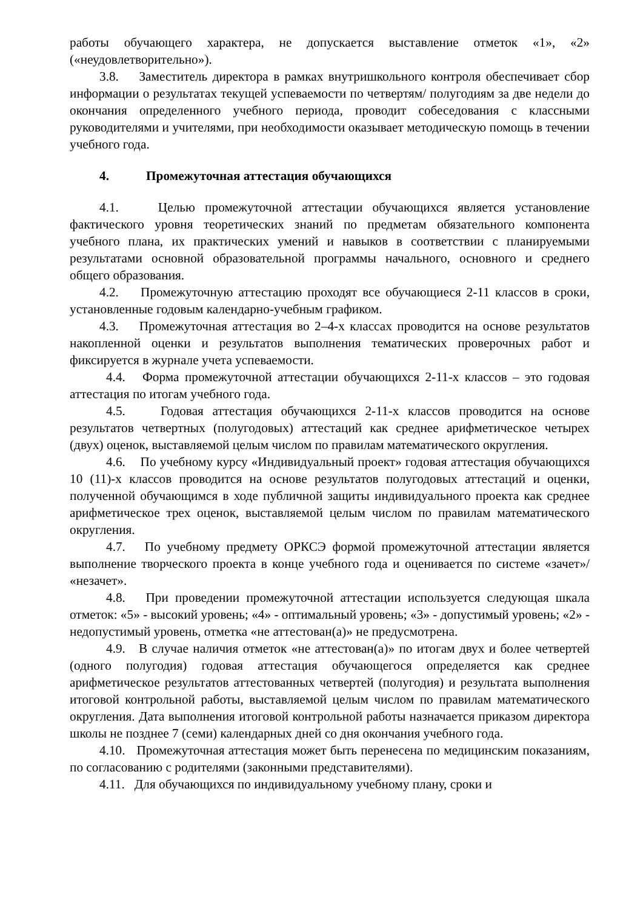работы обучающего характера, не допускается выставление отметок «1», «2» («неудовлетворительно»).
3.8. Заместитель директора в рамках внутришкольного контроля обеспечивает сбор информации о результатах текущей успеваемости по четвертям/ полугодиям за две недели до окончания определенного учебного периода, проводит собеседования с классными руководителями и учителями, при необходимости оказывает методическую помощь в течении учебного года.
4. Промежуточная аттестация обучающихся
4.1. Целью промежуточной аттестации обучающихся является установление фактического уровня теоретических знаний по предметам обязательного компонента учебного плана, их практических умений и навыков в соответствии с планируемыми результатами основной образовательной программы начального, основного и среднего общего образования.
4.2. Промежуточную аттестацию проходят все обучающиеся 2-11 классов в сроки, установленные годовым календарно-учебным графиком.
4.3. Промежуточная аттестация во 2–4-х классах проводится на основе результатов накопленной оценки и результатов выполнения тематических проверочных работ и фиксируется в журнале учета успеваемости.
4.4. Форма промежуточной аттестации обучающихся 2-11-х классов – это годовая аттестация по итогам учебного года.
4.5. Годовая аттестация обучающихся 2-11-х классов проводится на основе результатов четвертных (полугодовых) аттестаций как среднее арифметическое четырех (двух) оценок, выставляемой целым числом по правилам математического округления.
4.6. По учебному курсу «Индивидуальный проект» годовая аттестация обучающихся 10 (11)-х классов проводится на основе результатов полугодовых аттестаций и оценки, полученной обучающимся в ходе публичной защиты индивидуального проекта как среднее арифметическое трех оценок, выставляемой целым числом по правилам математического округления.
4.7. По учебному предмету ОРКСЭ формой промежуточной аттестации является выполнение творческого проекта в конце учебного года и оценивается по системе «зачет»/ «незачет».
4.8. При проведении промежуточной аттестации используется следующая шкала отметок: «5» - высокий уровень; «4» - оптимальный уровень; «3» - допустимый уровень; «2» - недопустимый уровень, отметка «не аттестован(а)» не предусмотрена.
4.9. В случае наличия отметок «не аттестован(а)» по итогам двух и более четвертей (одного полугодия) годовая аттестация обучающегося определяется как среднее арифметическое результатов аттестованных четвертей (полугодия) и результата выполнения итоговой контрольной работы, выставляемой целым числом по правилам математического округления. Дата выполнения итоговой контрольной работы назначается приказом директора школы не позднее 7 (семи) календарных дней со дня окончания учебного года.
4.10. Промежуточная аттестация может быть перенесена по медицинским показаниям, по согласованию с родителями (законными представителями).
4.11. Для обучающихся по индивидуальному учебному плану, сроки и